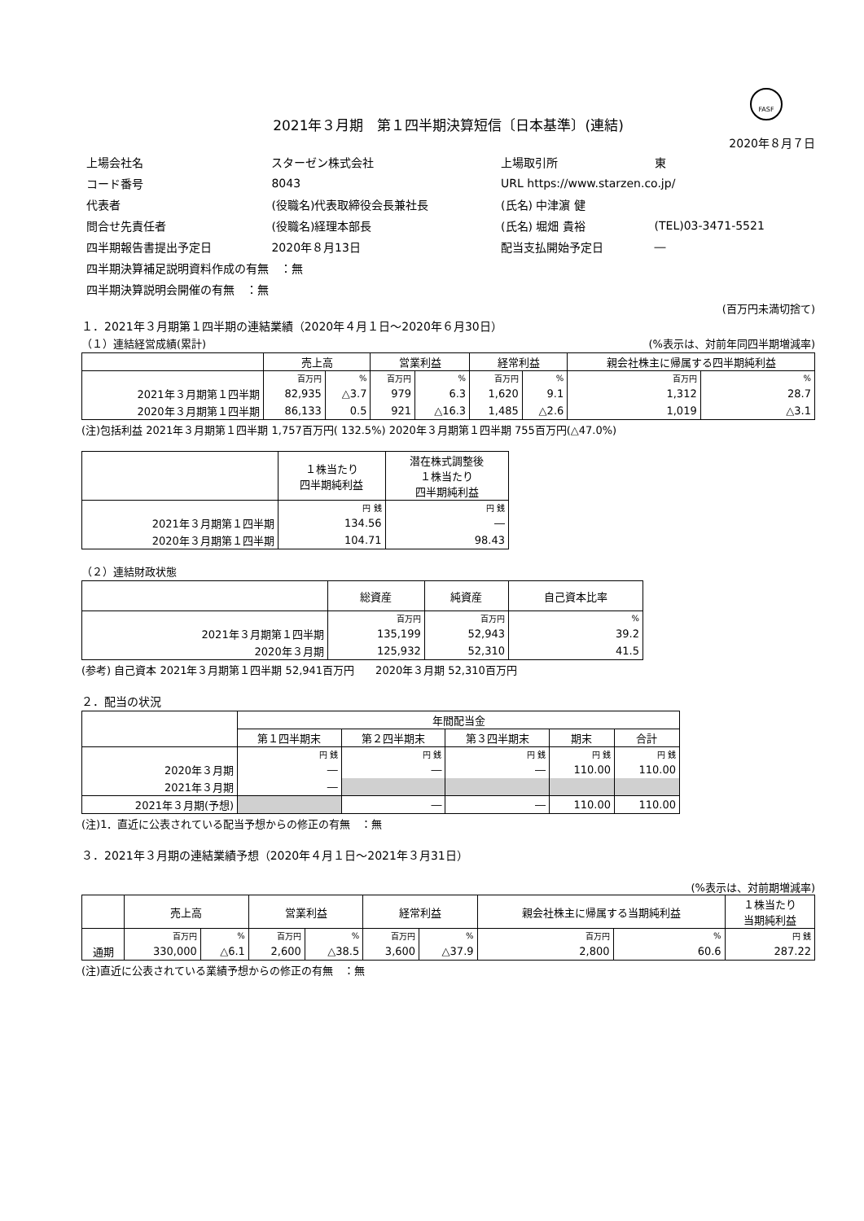FASF
2021年３月期　第１四半期決算短信〔日本基準〕(連結)
2020年８月７日
| 上場会社名 | スターゼン株式会社 | 上場取引所 | 東 |
| コード番号 | 8043 | URL https://www.starzen.co.jp/ | |
| 代表者 | (役職名)代表取締役会長兼社長 | (氏名) 中津濵 健 | |
| 問合せ先責任者 | (役職名)経理本部長 | (氏名) 堀畑 貴裕 | (TEL)03-3471-5521 |
| 四半期報告書提出予定日 | 2020年８月13日 | 配当支払開始予定日 | ― |
| 四半期決算補足説明資料作成の有無 ：無 | | | |
| 四半期決算説明会開催の有無 ：無 | | | |
(百万円未満切捨て)
１．2021年３月期第１四半期の連結業績（2020年４月１日～2020年６月30日）
（１）連結経営成績(累計) (%表示は、対前年同四半期増減率)
| | 売上高 | | 営業利益 | | 経常利益 | | 親会社株主に帰属する四半期純利益 | |
| --- | --- | --- | --- | --- | --- | --- | --- | --- |
| | 百万円 | % | 百万円 | % | 百万円 | % | 百万円 | % |
| 2021年３月期第１四半期 | 82,935 | △3.7 | 979 | 6.3 | 1,620 | 9.1 | 1,312 | 28.7 |
| 2020年３月期第１四半期 | 86,133 | 0.5 | 921 | △16.3 | 1,485 | △2.6 | 1,019 | △3.1 |
(注)包括利益 2021年３月期第１四半期 1,757百万円( 132.5%) 2020年３月期第１四半期 755百万円(△47.0%)
| | １株当たり 四半期純利益 | 潜在株式調整後 １株当たり 四半期純利益 |
| --- | --- | --- |
| | 円 銭 | 円 銭 |
| 2021年３月期第１四半期 | 134.56 | ― |
| 2020年３月期第１四半期 | 104.71 | 98.43 |
（２）連結財政状態
| | 総資産 | 純資産 | 自己資本比率 |
| --- | --- | --- | --- |
| | 百万円 | 百万円 | % |
| 2021年３月期第１四半期 | 135,199 | 52,943 | 39.2 |
| 2020年３月期 | 125,932 | 52,310 | 41.5 |
(参考) 自己資本 2021年３月期第１四半期 52,941百万円　　2020年３月期 52,310百万円
２．配当の状況
| | 年間配当金 | | | | |
| --- | --- | --- | --- | --- | --- |
| | 第１四半期末 | 第２四半期末 | 第３四半期末 | 期末 | 合計 |
| | 円 銭 | 円 銭 | 円 銭 | 円 銭 | 円 銭 |
| 2020年３月期 | ― | ― | ― | 110.00 | 110.00 |
| 2021年３月期 | ― | | | | |
| 2021年３月期(予想) | | ― | ― | 110.00 | 110.00 |
(注)1．直近に公表されている配当予想からの修正の有無　：無
３．2021年３月期の連結業績予想（2020年４月１日～2021年３月31日）
(%表示は、対前期増減率)
| | 売上高 | | 営業利益 | | 経常利益 | | 親会社株主に帰属する当期純利益 | | １株当たり 当期純利益 |
| --- | --- | --- | --- | --- | --- | --- | --- | --- | --- |
| | 百万円 | % | 百万円 | % | 百万円 | % | 百万円 | % | 円 銭 |
| 通期 | 330,000 | △6.1 | 2,600 | △38.5 | 3,600 | △37.9 | 2,800 | 60.6 | 287.22 |
(注)直近に公表されている業績予想からの修正の有無　：無